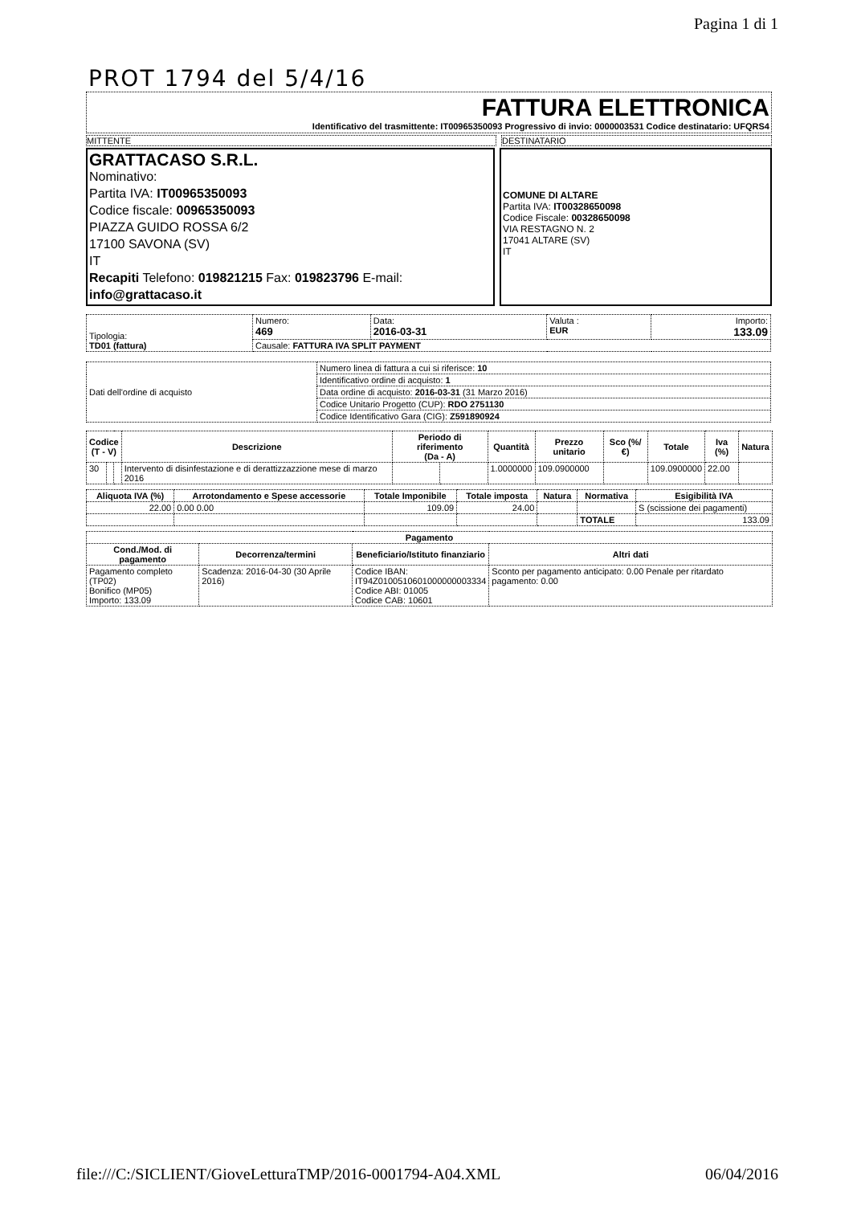Pagina 1 di 1
PROT 1794 del 5/4/16
FATTURA ELETTRONICA
Identificativo del trasmittente: IT00965350093 Progressivo di invio: 0000003531 Codice destinatario: UFQRS4
MITTENTE DESTINATARIO
GRATTACASO S.R.L.
Nominativo:
Partita IVA: IT00965350093
Codice fiscale: 00965350093
PIAZZA GUIDO ROSSA 6/2
17100 SAVONA (SV)
IT
Recapiti Telefono: 019821215 Fax: 019823796 E-mail: info@grattacaso.it
COMUNE DI ALTARE
Partita IVA: IT00328650098
Codice Fiscale: 00328650098
VIA RESTAGNO N. 2
17041 ALTARE (SV)
IT
| Tipologia: TD01 (fattura) | Numero: 469 | Data: 2016-03-31 | Valuta : EUR | Importo: 133.09 |
| | Causale: FATTURA IVA SPLIT PAYMENT | | | |
| Dati dell'ordine di acquisto | Numero linea di fattura a cui si riferisce: 10 |
| | Identificativo ordine di acquisto: 1 |
| | Data ordine di acquisto: 2016-03-31 (31 Marzo 2016) |
| | Codice Unitario Progetto (CUP): RDO 2751130 |
| | Codice Identificativo Gara (CIG): Z591890924 |
| Codice (T - V) | | | Descrizione | Periodo di riferimento (Da - A) | | Quantità | Prezzo unitario | Sco (%/€) | Totale | Iva (%) | Natura |
| --- | --- | --- | --- | --- | --- | --- | --- | --- | --- | --- | --- |
| 30 | | | Intervento di disinfestazione e di derattizzazzione mese di marzo 2016 | | | 1.0000000 | 109.0900000 | | 109.0900000 | 22.00 | |
| Aliquota IVA (%) | Arrotondamento e Spese accessorie | Totale Imponibile | Totale imposta | Natura | Normativa | Esigibilità IVA |
| --- | --- | --- | --- | --- | --- | --- |
| 22.00 | 0.00 0.00 | 109.09 | 24.00 | | | S (scissione dei pagamenti) |
| | | | | | TOTALE | 133.09 |
| Pagamento | | | |
| --- | --- | --- | --- |
| Cond./Mod. di pagamento | Decorrenza/termini | Beneficiario/Istituto finanziario | Altri dati |
| Pagamento completo (TP02) Bonifico (MP05) Importo: 133.09 | Scadenza: 2016-04-30 (30 Aprile 2016) | Codice IBAN: IT94Z0100510601000000003334 Codice ABI: 01005 Codice CAB: 10601 | Sconto per pagamento anticipato: 0.00 Penale per ritardato pagamento: 0.00 |
file:///C:/SICLIENT/GioveLetturaTMP/2016-0001794-A04.XML 06/04/2016